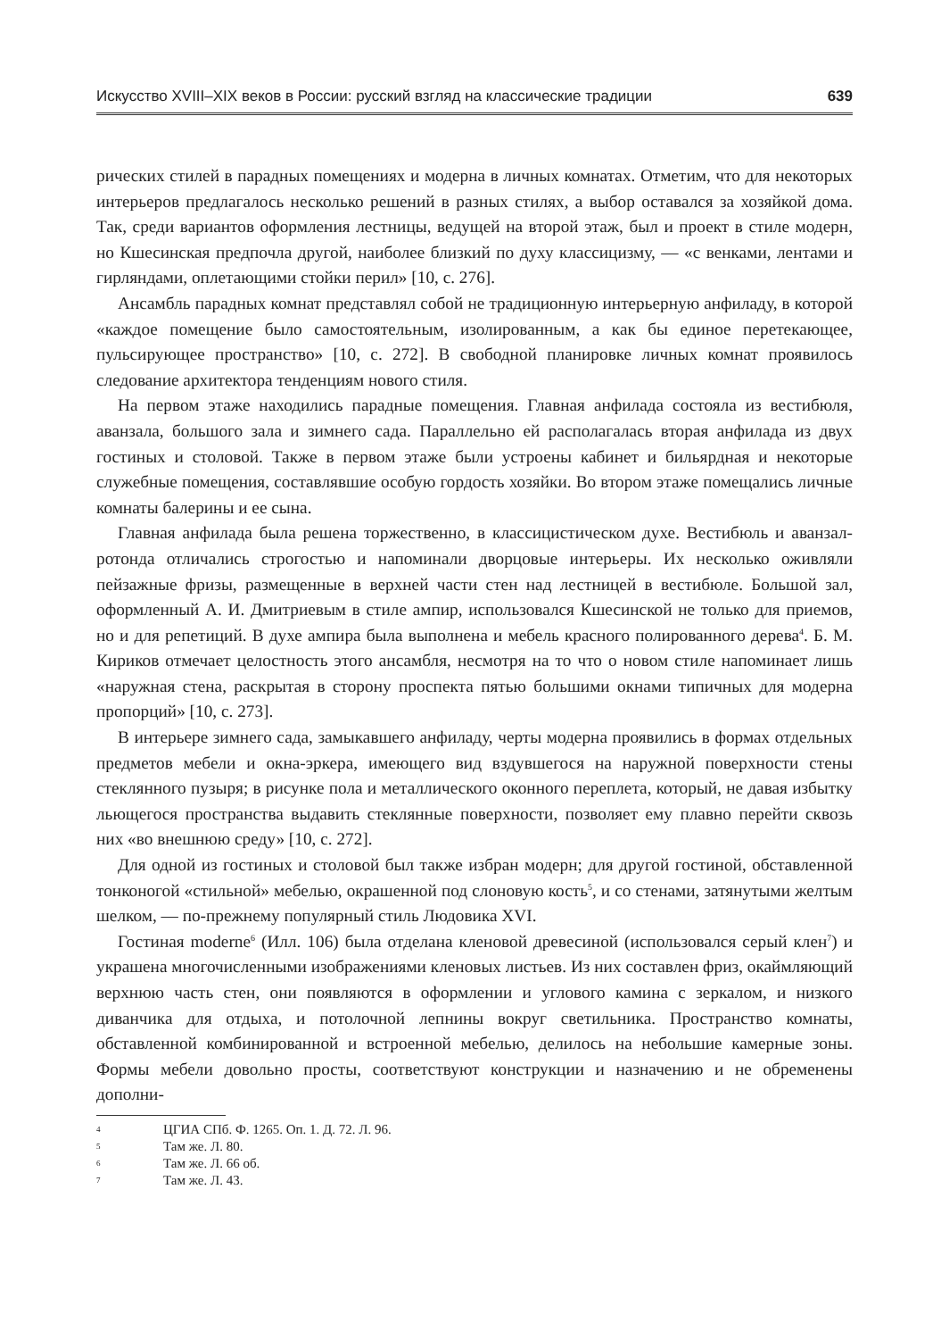Искусство XVIII–XIX веков в России: русский взгляд на классические традиции 639
рических стилей в парадных помещениях и модерна в личных комнатах. Отметим, что для некоторых интерьеров предлагалось несколько решений в разных стилях, а выбор оставался за хозяйкой дома. Так, среди вариантов оформления лестницы, ведущей на второй этаж, был и проект в стиле модерн, но Кшесинская предпочла другой, наиболее близкий по духу классицизму, — «с венками, лентами и гирляндами, оплетающими стойки перил» [10, с. 276].
Ансамбль парадных комнат представлял собой не традиционную интерьерную анфиладу, в которой «каждое помещение было самостоятельным, изолированным, а как бы единое перетекающее, пульсирующее пространство» [10, с. 272]. В свободной планировке личных комнат проявилось следование архитектора тенденциям нового стиля.
На первом этаже находились парадные помещения. Главная анфилада состояла из вестибюля, аванзала, большого зала и зимнего сада. Параллельно ей располагалась вторая анфилада из двух гостиных и столовой. Также в первом этаже были устроены кабинет и бильярдная и некоторые служебные помещения, составлявшие особую гордость хозяйки. Во втором этаже помещались личные комнаты балерины и ее сына.
Главная анфилада была решена торжественно, в классицистическом духе. Вестибюль и аванзал-ротонда отличались строгостью и напоминали дворцовые интерьеры. Их несколько оживляли пейзажные фризы, размещенные в верхней части стен над лестницей в вестибюле. Большой зал, оформленный А. И. Дмитриевым в стиле ампир, использовался Кшесинской не только для приемов, но и для репетиций. В духе ампира была выполнена и мебель красного полированного дерева<sup>4</sup>. Б. М. Кириков отмечает целостность этого ансамбля, несмотря на то что о новом стиле напоминает лишь «наружная стена, раскрытая в сторону проспекта пятью большими окнами типичных для модерна пропорций» [10, с. 273].
В интерьере зимнего сада, замыкавшего анфиладу, черты модерна проявились в формах отдельных предметов мебели и окна-эркера, имеющего вид вздувшегося на наружной поверхности стены стеклянного пузыря; в рисунке пола и металлического оконного переплета, который, не давая избытку льющегося пространства выдавить стеклянные поверхности, позволяет ему плавно перейти сквозь них «во внешнюю среду» [10, с. 272].
Для одной из гостиных и столовой был также избран модерн; для другой гостиной, обставленной тонконогой «стильной» мебелью, окрашенной под слоновую кость<sup>5</sup>, и со стенами, затянутыми желтым шелком, — по-прежнему популярный стиль Людовика XVI.
Гостиная moderne<sup>6</sup> (Илл. 106) была отделана кленовой древесиной (использовался серый клен<sup>7</sup>) и украшена многочисленными изображениями кленовых листьев. Из них составлен фриз, окаймляющий верхнюю часть стен, они появляются в оформлении и углового камина с зеркалом, и низкого диванчика для отдыха, и потолочной лепнины вокруг светильника. Пространство комнаты, обставленной комбинированной и встроенной мебелью, делилось на небольшие камерные зоны. Формы мебели довольно просты, соответствуют конструкции и назначению и не обременены дополни-
4 ЦГИА СПб. Ф. 1265. Оп. 1. Д. 72. Л. 96.
5 Там же. Л. 80.
6 Там же. Л. 66 об.
7 Там же. Л. 43.